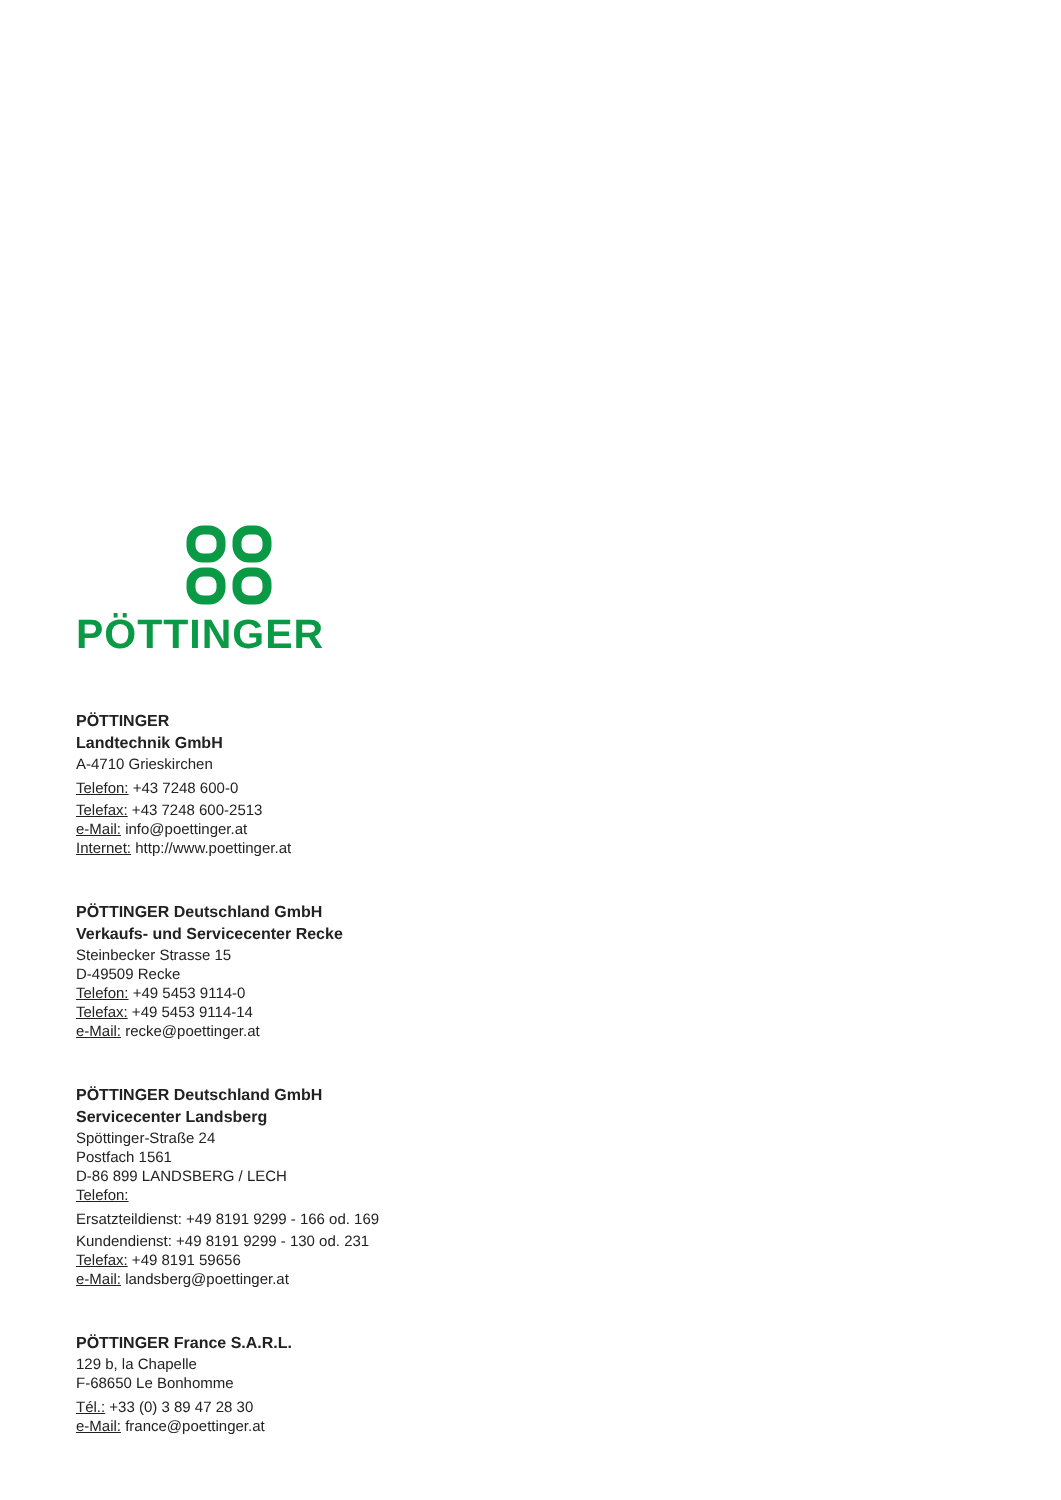PÖTTINGER
PÖTTINGER
Landtechnik GmbH
A-4710 Grieskirchen
Telefon: +43 7248 600-0
Telefax: +43 7248 600-2513
e-Mail: info@poettinger.at
Internet: http://www.poettinger.at
PÖTTINGER Deutschland GmbH
Verkaufs- und Servicecenter Recke
Steinbecker Strasse 15
D-49509 Recke
Telefon: +49 5453 9114-0
Telefax: +49 5453 9114-14
e-Mail: recke@poettinger.at
PÖTTINGER Deutschland GmbH
Servicecenter Landsberg
Spöttinger-Straße 24
Postfach 1561
D-86 899 LANDSBERG / LECH
Telefon:
Ersatzteildienst: +49 8191 9299 - 166 od. 169
Kundendienst: +49 8191 9299 - 130 od. 231
Telefax: +49 8191 59656
e-Mail: landsberg@poettinger.at
PÖTTINGER France S.A.R.L.
129 b, la Chapelle
F-68650 Le Bonhomme
Tél.: +33 (0) 3 89 47 28 30
e-Mail: france@poettinger.at